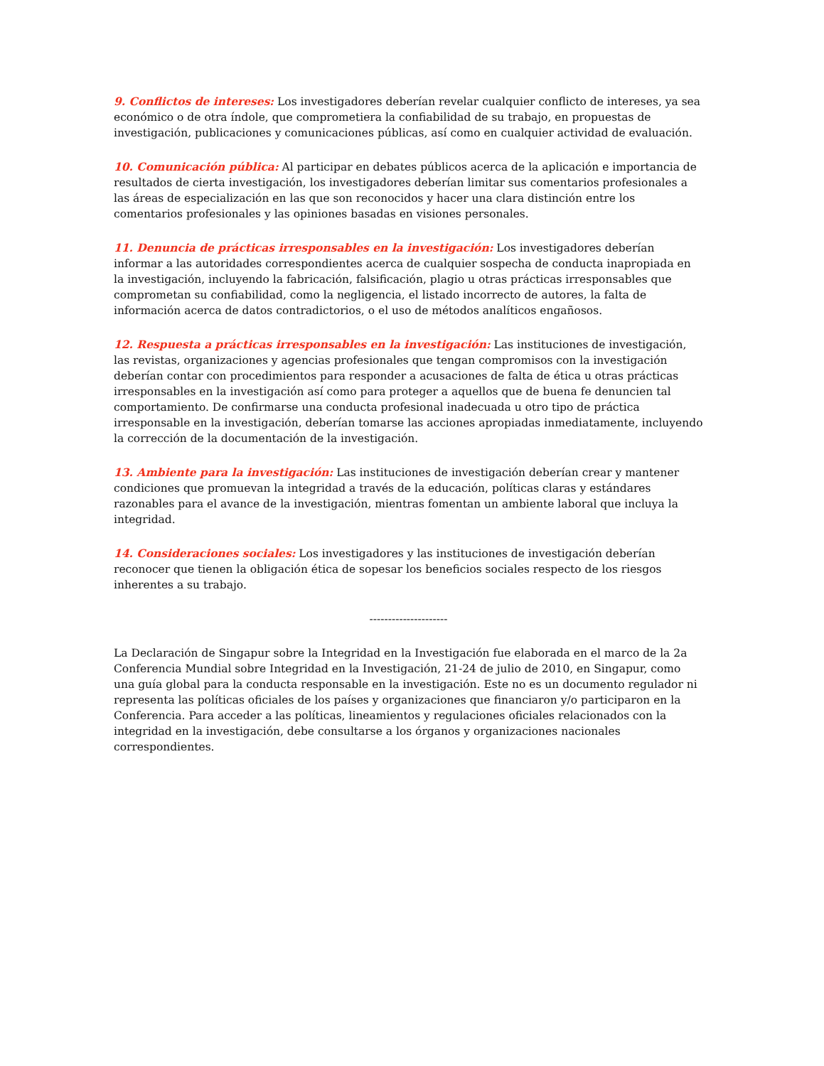9. Conflictos de intereses: Los investigadores deberían revelar cualquier conflicto de intereses, ya sea económico o de otra índole, que comprometiera la confiabilidad de su trabajo, en propuestas de investigación, publicaciones y comunicaciones públicas, así como en cualquier actividad de evaluación.
10. Comunicación pública: Al participar en debates públicos acerca de la aplicación e importancia de resultados de cierta investigación, los investigadores deberían limitar sus comentarios profesionales a las áreas de especialización en las que son reconocidos y hacer una clara distinción entre los comentarios profesionales y las opiniones basadas en visiones personales.
11. Denuncia de prácticas irresponsables en la investigación: Los investigadores deberían informar a las autoridades correspondientes acerca de cualquier sospecha de conducta inapropiada en la investigación, incluyendo la fabricación, falsificación, plagio u otras prácticas irresponsables que comprometan su confiabilidad, como la negligencia, el listado incorrecto de autores, la falta de información acerca de datos contradictorios, o el uso de métodos analíticos engañosos.
12. Respuesta a prácticas irresponsables en la investigación: Las instituciones de investigación, las revistas, organizaciones y agencias profesionales que tengan compromisos con la investigación deberían contar con procedimientos para responder a acusaciones de falta de ética u otras prácticas irresponsables en la investigación así como para proteger a aquellos que de buena fe denuncien tal comportamiento. De confirmarse una conducta profesional inadecuada u otro tipo de práctica irresponsable en la investigación, deberían tomarse las acciones apropiadas inmediatamente, incluyendo la corrección de la documentación de la investigación.
13. Ambiente para la investigación: Las instituciones de investigación deberían crear y mantener condiciones que promuevan la integridad a través de la educación, políticas claras y estándares razonables para el avance de la investigación, mientras fomentan un ambiente laboral que incluya la integridad.
14. Consideraciones sociales: Los investigadores y las instituciones de investigación deberían reconocer que tienen la obligación ética de sopesar los beneficios sociales respecto de los riesgos inherentes a su trabajo.
---------------------
La Declaración de Singapur sobre la Integridad en la Investigación fue elaborada en el marco de la 2a Conferencia Mundial sobre Integridad en la Investigación, 21-24 de julio de 2010, en Singapur, como una guía global para la conducta responsable en la investigación. Este no es un documento regulador ni representa las políticas oficiales de los países y organizaciones que financiaron y/o participaron en la Conferencia. Para acceder a las políticas, lineamientos y regulaciones oficiales relacionados con la integridad en la investigación, debe consultarse a los órganos y organizaciones nacionales correspondientes.